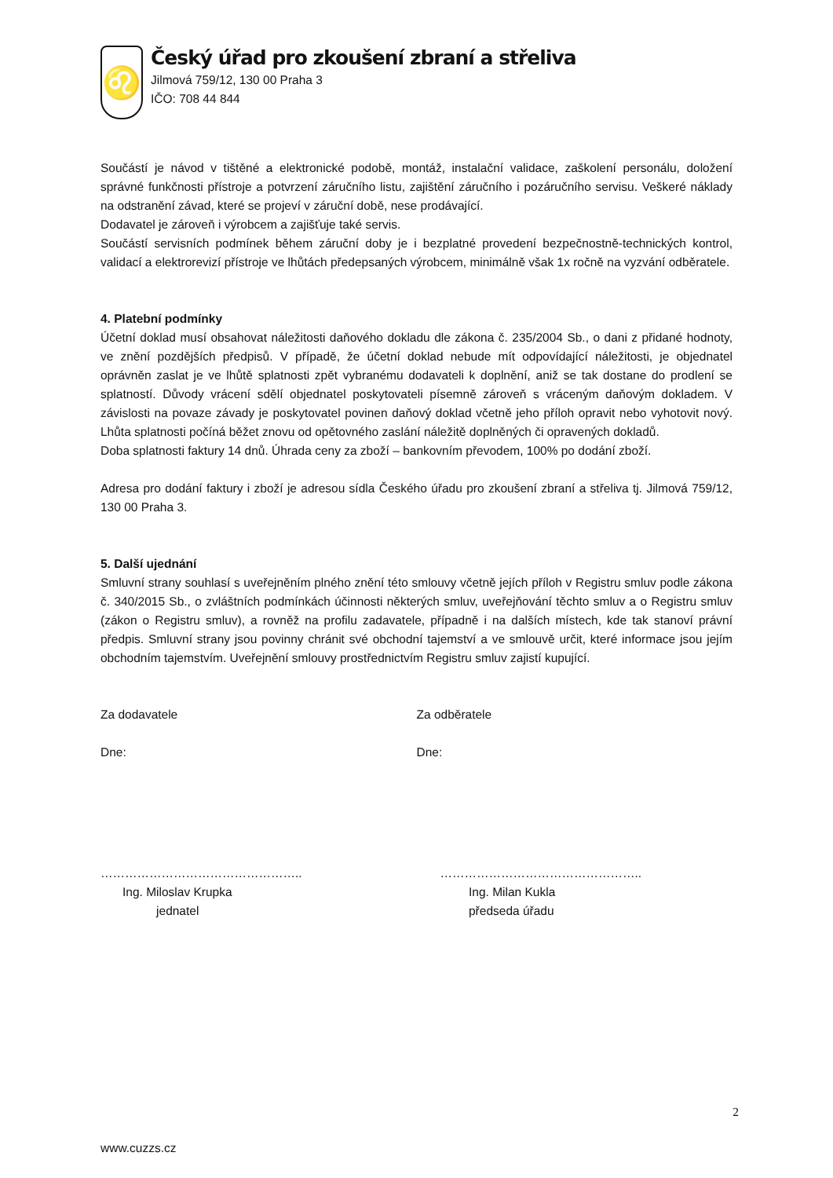♌
Český úřad pro zkoušení zbraní a střeliva
Jilmová 759/12, 130 00 Praha 3
IČO: 708 44 844
Součástí je návod v tištěné a elektronické podobě, montáž, instalační validace, zaškolení personálu, doložení správné funkčnosti přístroje a potvrzení záručního listu, zajištění záručního i pozáručního servisu. Veškeré náklady na odstranění závad, které se projeví v záruční době, nese prodávající.
Dodavatel je zároveň i výrobcem a zajišťuje také servis.
Součástí servisních podmínek během záruční doby je i bezplatné provedení bezpečnostně-technických kontrol, validací a elektrorevizí přístroje ve lhůtách předepsaných výrobcem, minimálně však 1x ročně na vyzvání odběratele.
4. Platební podmínky
Účetní doklad musí obsahovat náležitosti daňového dokladu dle zákona č. 235/2004 Sb., o dani z přidané hodnoty, ve znění pozdějších předpisů. V případě, že účetní doklad nebude mít odpovídající náležitosti, je objednatel oprávněn zaslat je ve lhůtě splatnosti zpět vybranému dodavateli k doplnění, aniž se tak dostane do prodlení se splatností. Důvody vrácení sdělí objednatel poskytovateli písemně zároveň s vráceným daňovým dokladem. V závislosti na povaze závady je poskytovatel povinen daňový doklad včetně jeho příloh opravit nebo vyhotovit nový. Lhůta splatnosti počíná běžet znovu od opětovného zaslání náležitě doplněných či opravených dokladů.
Doba splatnosti faktury 14 dnů. Úhrada ceny za zboží – bankovním převodem, 100% po dodání zboží.
Adresa pro dodání faktury i zboží je adresou sídla Českého úřadu pro zkoušení zbraní a střeliva tj. Jilmová 759/12, 130 00 Praha 3.
5. Další ujednání
Smluvní strany souhlasí s uveřejněním plného znění této smlouvy včetně jejích příloh v Registru smluv podle zákona č. 340/2015 Sb., o zvláštních podmínkách účinnosti některých smluv, uveřejňování těchto smluv a o Registru smluv (zákon o Registru smluv), a rovněž na profilu zadavatele, případně i na dalších místech, kde tak stanoví právní předpis. Smluvní strany jsou povinny chránit své obchodní tajemství a ve smlouvě určit, které informace jsou jejím obchodním tajemstvím. Uveřejnění smlouvy prostřednictvím Registru smluv zajistí kupující.
Za dodavatele Za odběratele
Dne: Dne:
………………………………………….. …………………………………………..
Ing. Miloslav Krupka
jednatel
Ing. Milan Kukla
předseda úřadu
2
www.cuzzs.cz